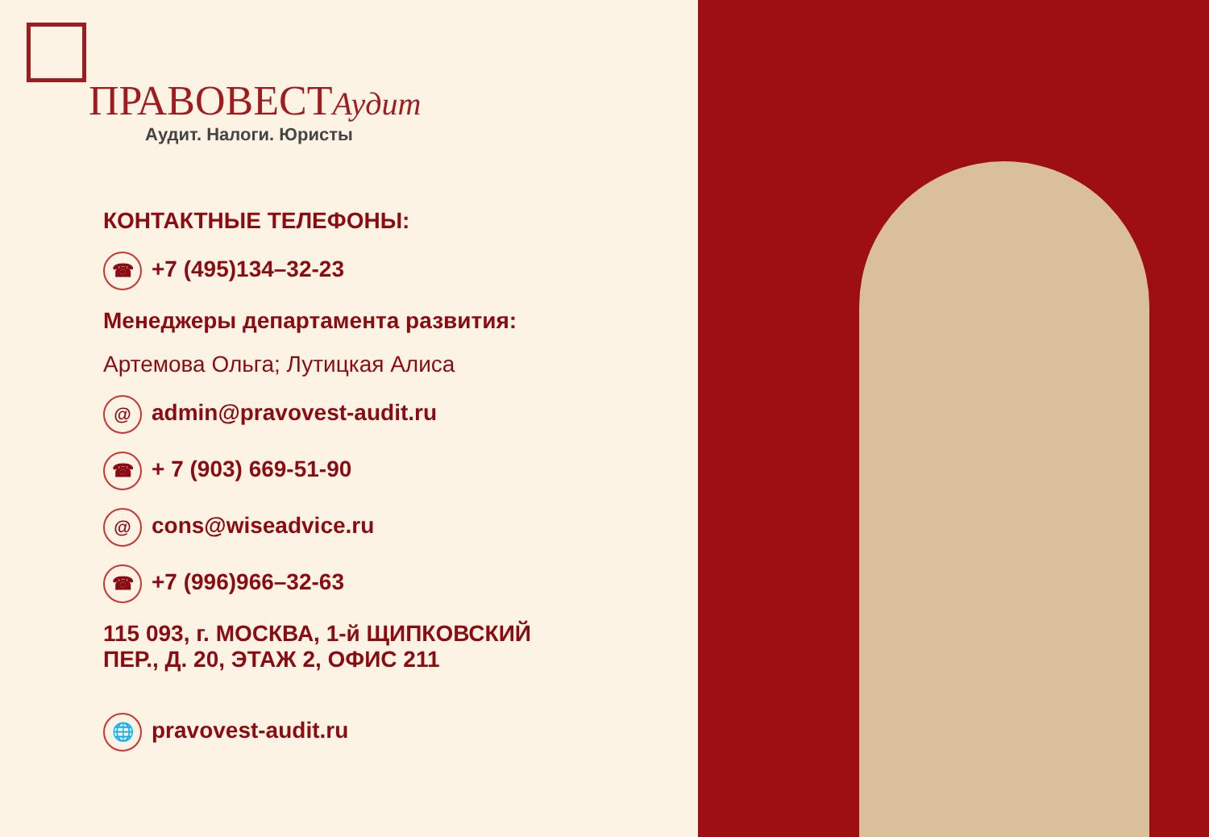ПРАВОВЕСТ Аудит
Аудит. Налоги. Юристы
КОНТАКТНЫЕ ТЕЛЕФОНЫ:
☎ +7 (495)134–32-23
Менеджеры департамента развития:
Артемова Ольга; Лутицкая Алиса
@ admin@pravovest-audit.ru
☎ + 7 (903) 669-51-90
@ cons@wiseadvice.ru
☎ +7 (996)966–32-63
115 093, г. МОСКВА, 1-й ЩИПКОВСКИЙ
ПЕР., Д. 20, ЭТАЖ 2, ОФИС 211
🌐 pravovest-audit.ru